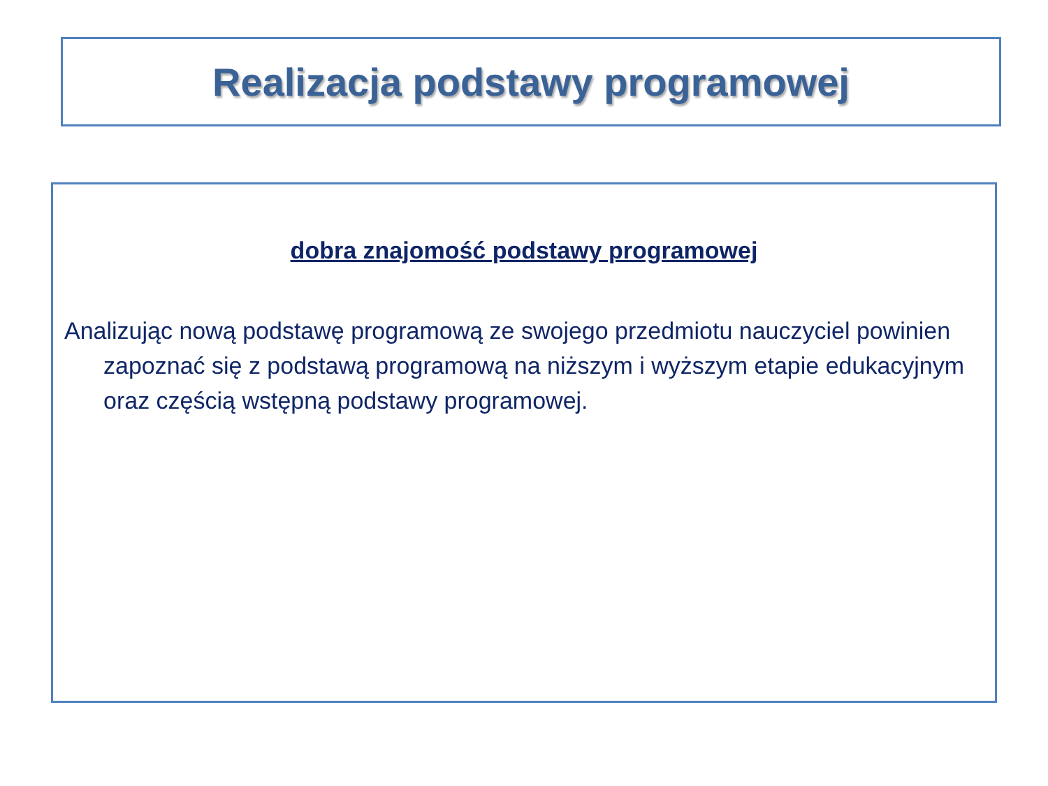Realizacja podstawy programowej
dobra znajomość podstawy programowej
Analizując nową podstawę programową ze swojego przedmiotu nauczyciel powinien zapoznać się z podstawą programową na niższym i wyższym etapie edukacyjnym oraz częścią wstępną podstawy programowej.